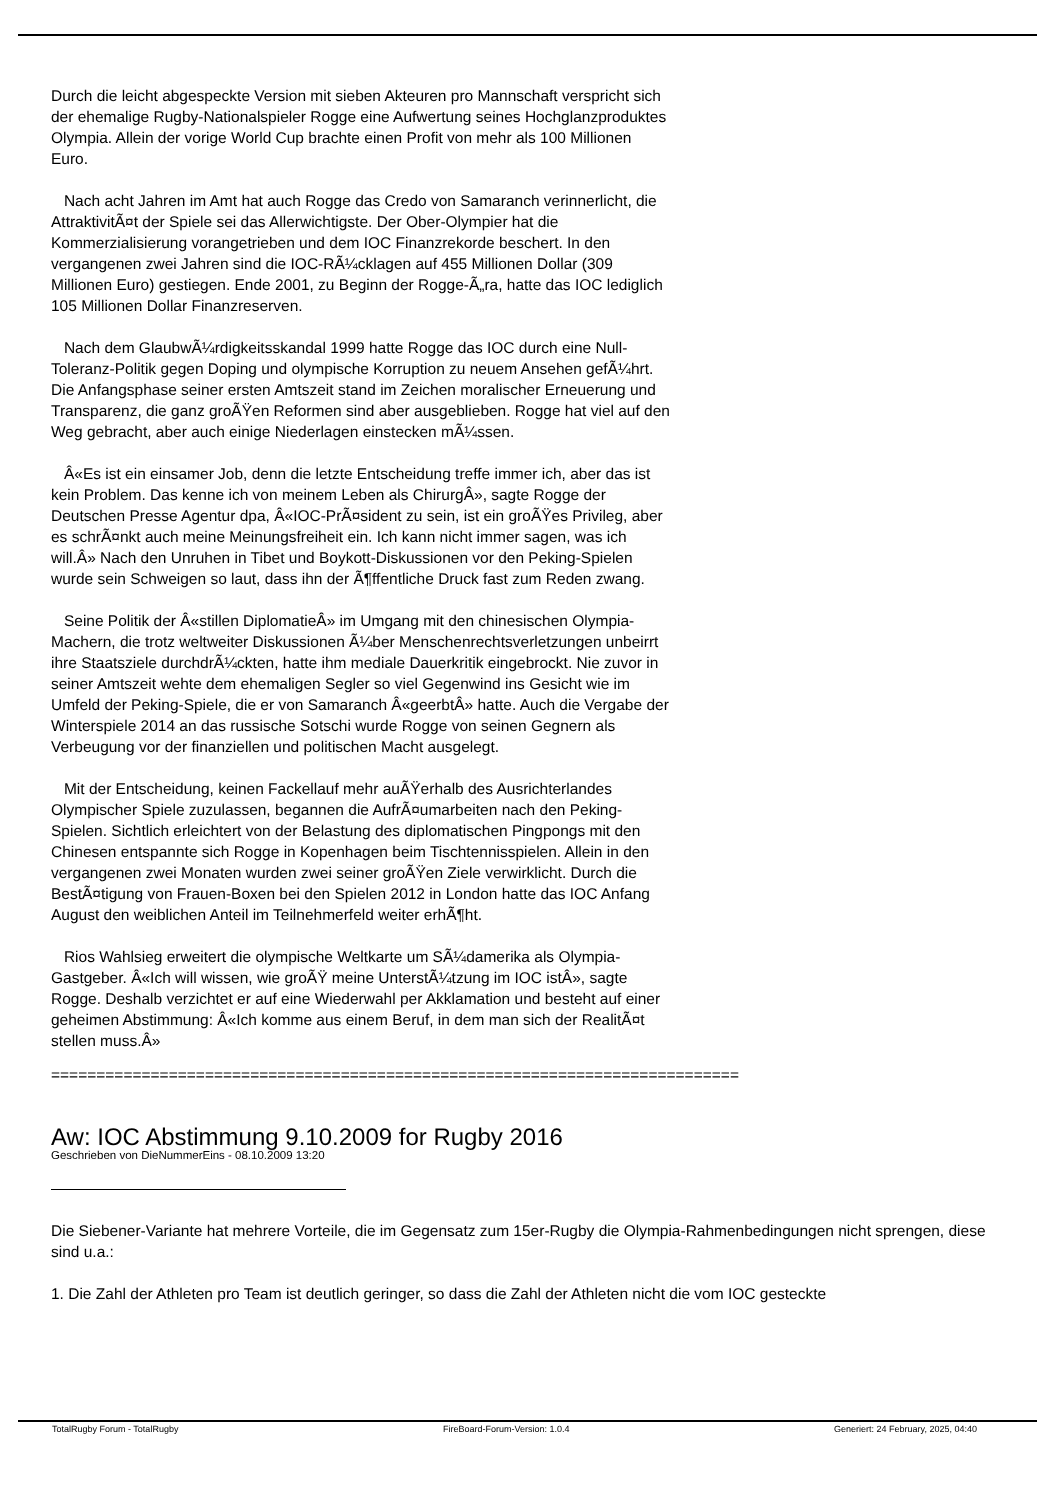Durch die leicht abgespeckte Version mit sieben Akteuren pro Mannschaft verspricht sich der ehemalige Rugby-Nationalspieler Rogge eine Aufwertung seines Hochglanzproduktes Olympia. Allein der vorige World Cup brachte einen Profit von mehr als 100 Millionen Euro.
Nach acht Jahren im Amt hat auch Rogge das Credo von Samaranch verinnerlicht, die AttraktivitÃ¤t der Spiele sei das Allerwichtigste. Der Ober-Olympier hat die Kommerzialisierung vorangetrieben und dem IOC Finanzrekorde beschert. In den vergangenen zwei Jahren sind die IOC-RÃ¼cklagen auf 455 Millionen Dollar (309 Millionen Euro) gestiegen. Ende 2001, zu Beginn der Rogge-Ã„ra, hatte das IOC lediglich 105 Millionen Dollar Finanzreserven.
Nach dem GlaubwÃ¼rdigkeitsskandal 1999 hatte Rogge das IOC durch eine Null-Toleranz-Politik gegen Doping und olympische Korruption zu neuem Ansehen gefÃ¼hrt. Die Anfangsphase seiner ersten Amtszeit stand im Zeichen moralischer Erneuerung und Transparenz, die ganz groÃŸen Reformen sind aber ausgeblieben. Rogge hat viel auf den Weg gebracht, aber auch einige Niederlagen einstecken mÃ¼ssen.
Â«Es ist ein einsamer Job, denn die letzte Entscheidung treffe immer ich, aber das ist kein Problem. Das kenne ich von meinem Leben als ChirurgÂ», sagte Rogge der Deutschen Presse Agentur dpa, Â«IOC-PrÃ¤sident zu sein, ist ein groÃŸes Privileg, aber es schrÃ¤nkt auch meine Meinungsfreiheit ein. Ich kann nicht immer sagen, was ich will.Â» Nach den Unruhen in Tibet und Boykott-Diskussionen vor den Peking-Spielen wurde sein Schweigen so laut, dass ihn der Ã¶ffentliche Druck fast zum Reden zwang.
Seine Politik der Â«stillen DiplomatieÂ» im Umgang mit den chinesischen Olympia-Machern, die trotz weltweiter Diskussionen Ã¼ber Menschenrechtsverletzungen unbeirrt ihre Staatsziele durchdrÃ¼ckten, hatte ihm mediale Dauerkritik eingebrockt. Nie zuvor in seiner Amtszeit wehte dem ehemaligen Segler so viel Gegenwind ins Gesicht wie im Umfeld der Peking-Spiele, die er von Samaranch Â«geerbtÂ» hatte. Auch die Vergabe der Winterspiele 2014 an das russische Sotschi wurde Rogge von seinen Gegnern als Verbeugung vor der finanziellen und politischen Macht ausgelegt.
Mit der Entscheidung, keinen Fackellauf mehr auÃŸerhalb des Ausrichterlandes Olympischer Spiele zuzulassen, begannen die AufrÃ¤umarbeiten nach den Peking-Spielen. Sichtlich erleichtert von der Belastung des diplomatischen Pingpongs mit den Chinesen entspannte sich Rogge in Kopenhagen beim Tischtennisspielen. Allein in den vergangenen zwei Monaten wurden zwei seiner groÃŸen Ziele verwirklicht. Durch die BestÃ¤tigung von Frauen-Boxen bei den Spielen 2012 in London hatte das IOC Anfang August den weiblichen Anteil im Teilnehmerfeld weiter erhÃ¶ht.
Rios Wahlsieg erweitert die olympische Weltkarte um SÃ¼damerika als Olympia-Gastgeber. Â«Ich will wissen, wie groÃŸ meine UnterstÃ¼tzung im IOC istÂ», sagte Rogge. Deshalb verzichtet er auf eine Wiederwahl per Akklamation und besteht auf einer geheimen Abstimmung: Â«Ich komme aus einem Beruf, in dem man sich der RealitÃ¤t stellen muss.Â»
============================================================================
Aw: IOC Abstimmung 9.10.2009 for Rugby 2016
Geschrieben von DieNummerEins - 08.10.2009 13:20
Die Siebener-Variante hat mehrere Vorteile, die im Gegensatz zum 15er-Rugby die Olympia-Rahmenbedingungen nicht sprengen, diese sind u.a.:
1. Die Zahl der Athleten pro Team ist deutlich geringer, so dass die Zahl der Athleten nicht die vom IOC gesteckte
TotalRugby Forum - TotalRugby FireBoard-Forum-Version: 1.0.4 Generiert: 24 February, 2025, 04:40